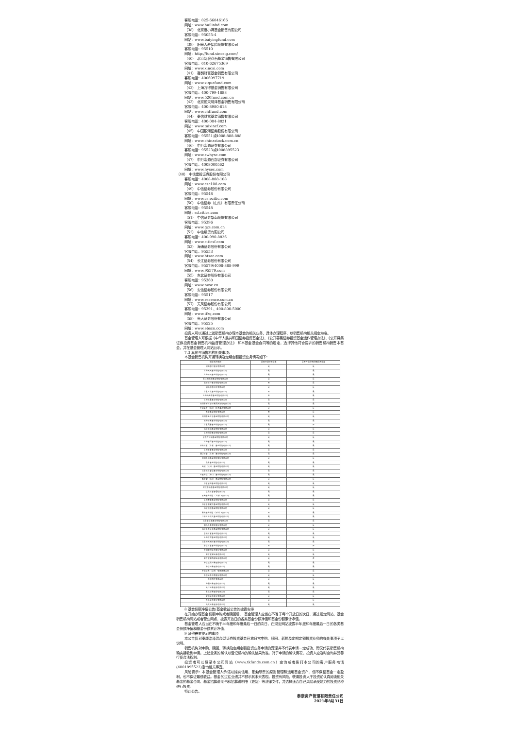.
客服电话：025-66046166
网址：www.huilinbd.com
（38） 北京度小满基金销售有限公司
客服电话：95055-4
网站：www.baiyingfund.com
（39） 阳光人寿保险股份有限公司
客服电话：95510
网址：http://fund.sinosig.com/
（40） 北京新浪仓石基金销售有限公司
客服电话：010-62675369
网址：www.xincai.com
（41） 喜鹊财富基金销售有限公司
客服电话：4006997719
网址：www.xiquefund.com
（42） 上海万得基金销售有限公司
客服电话：400-799-1888
网站：www.520fund.com.cn
（43） 北京恒天明泽基金销售有限公司
客服电话：400-8980-618
网站：www.chtfund.com
（44） 泰信财富基金销售有限公司
客服电话：400-004-8821
网站：www.taixincf.com
（45） 中国银河证券股份有限公司
客服电话：95551或4008-888-888
网址：www.chinastock.com.cn
（46） 申万宏源证券有限公司
客服电话：95523或4008895523
网址：www.swhysc.com
（47） 申万宏源西部证券有限公司
客服电话：4008000562
网址：www.hysec.com
（48） 中信建投证券股份有限公司
客服电话：4008-888-108
网址：www.csc108.com
（49） 中信证券股份有限公司
客服电话：95548
网址：www.cs.ecitic.com
（50） 中信证券（山东）有限责任公司
客服电话：95548
网址：sd.citics.com
（51） 中信证券华南股份有限公司
客服电话：95396
网址：www.gzs.com.cn
（52） 中信期货有限公司
客服电话：400-990-8826
网址：www.citicsf.com
（53） 海通证券股份有限公司
客服电话：95553
网址：www.htsec.com
（54） 长江证券股份有限公司
客服电话：95579/4008-888-999
网址：www.95579.com
（55） 东北证券股份有限公司
客服电话：95360
网址：www.nesc.cn
（56） 安信证券股份有限公司
客服电话：95517
网址：www.essence.com.cn
（57） 天风证券股份有限公司
客服电话：95391、400-800-5000
网址：www.tfzq.com
（58） 光大证券股份有限公司
客服电话：95525
网址：www.ebscn.com
投资人可以通过上述销售机构办理本基金的相关业务，具体办理程序，以销售机构相关规定为准。
基金管理人可根据《中华人民共和国证券投资基金法》、《公开募集证券投资基金运作管理办法》、《公开募集证券投资基金销售机构监督管理办法》 和本基金基金合同等的规定，选择其他符合要求的销售机构销售本基金，并在基金管理人网站公示。
7.3 其他与销售机构相关事项：
本基金销售机构开通转换及定期定额投资业务情况如下：
| 销售机构名称 | 是否开通转换业务 | 是否开通定期定额投资业务 |
| --- | --- | --- |
| 招商银行股份有限公司 | 是 | 是 |
| 上海天天基金销售有限公司 | 是 | 是 |
| 上海好买基金销售有限公司 | 是 | 是 |
| 浙江同花顺基金销售有限公司 | 是 | 是 |
| 诺亚正行基金销售有限公司 | 否 | 是 |
| 和讯信息科技有限公司 | 是 | 是 |
| 北京虹点基金销售有限公司 | 否 | 是 |
| 上海陆金所基金销售有限公司 | 否 | 是 |
| 上海长量基金销售有限公司 | 是 | 是 |
| 深圳市新兰德证券投资咨询有限公司 | 是 | 是 |
| 中证金牛（北京）投资咨询有限公司 | 是 | 是 |
| 乾道基金销售有限公司 | 否 | 是 |
| 深圳市金斧子基金销售有限公司 | 是 | 是 |
| 珠海盈米基金销售有限公司 | 是 | 是 |
| 北京蛋卷基金销售有限公司 | 是 | 否 |
| 北京汇成基金销售有限公司 | 是 | 是 |
| 上海利得基金销售有限公司 | 是 | 是 |
| 京东肯特瑞基金销售有限公司 | 是 | 是 |
| 上海基煜基金销售有限公司 | 是 | 是 |
| 济安财富（北京）基金销售有限公司 | 是 | 是 |
| 上海联泰基金销售有限公司 | 是 | 是 |
| 通华财富（上海）基金销售有限公司 | 是 | 是 |
| 深圳众禄基金销售股份有限公司 | 是 | 是 |
| 奕丰基金销售有限公司 | 是 | 是 |
| 蚂蚁（杭州）基金销售有限公司 | 是 | 是 |
| 北京格上富信基金销售有限公司 | 是 | 是 |
| 凤凰金信（海口）基金销售有限公司 | 是 | 是 |
| 一路财富（北京）基金销售有限公司 | 是 | 是 |
| 北京展恒基金销售有限公司 | 是 | 是 |
| 武汉市伯嘉基金销售有限公司 | 是 | 是 |
| 嘉实财富管理有限公司 | 是 | 是 |
| 民商基金销售（上海）有限公司 | 是 | 是 |
| 上海攀赢基金销售有限公司 | 是 | 是 |
| 北京晋鹏耀华基金销售有限公司 | 是 | 是 |
| 北京植信基金销售有限公司 | 是 | 是 |
| 腾安基金销售（深圳）有限公司 | 否 | 是 |
| 江苏汇林保大基金销售有限公司 | 是 | 是 |
| 北京度小满基金销售有限公司 | 是 | 是 |
| 阳光人寿保险股份有限公司 | 是 | 是 |
| 北京新浪仓石基金销售有限公司 | 是 | 是 |
| 喜鹊财富基金销售有限公司 | 是 | 是 |
| 上海万得基金销售有限公司 | 是 | 是 |
| 北京恒天明泽基金销售有限公司 | 是 | 是 |
| 泰信财富基金销售有限公司 | 否 | 否 |
| 中国银河证券股份有限公司 | 是 | 是 |
| 申万宏源证券有限公司 | 是 | 是 |
| 申万宏源西部证券有限公司 | 是 | 否 |
| 中信建投证券股份有限公司 | 是 | 是 |
| 中信证券股份有限公司 | 是 | 是 |
| 中信证券（山东）有限责任公司 | 是 | 是 |
| 中信证券华南股份有限公司 | 是 | 是 |
| 中信期货有限公司 | 是 | 是 |
| 海通证券股份有限公司 | 是 | 是 |
| 长江证券股份有限公司 | 是 | 是 |
| 东北证券股份有限公司 | 是 | 是 |
| 安信证券股份有限公司 | 是 | 是 |
| 天风证券股份有限公司 | 是 | 是 |
| 光大证券股份有限公司 | 是 | 是 |
8 基金份额净值公告/基金收益公告的披露安排
在开始办理基金份额申购或者赎回后， 基金管理人应当在不晚于每个开放日的次日，通过规定网站、基金销售机构网站或者营业网点，披露开放日的各类基金份额净值和基金份额累计净值。
基金管理人应当在不晚于半年度和年度最后一日的次日，在规定网站披露半年度和年度最后一日的各类基金份额净值和基金份额累计净值。
9 其他需要提示的事项
本公告仅对泰康浩泽混合型证券投资基金开放日常申购、赎回、转换及定期定额投资业务的有关事项予以说明。
销售机构对申购、赎回、转换及定期定额投资业务申请的受理并不代表申请一定成功，而仅代表销售机构确实接收到申请。上述业务的确认以登记机构的确认结果为准。对于申请的确认情况，投资人应及时查询并妥善行使合法权利。
投资者可以登录本公司网站（www.tkfunds.com.cn）查询或者拨打本公司的客户服务电话(4001895522)垂询相关事宜。
风险提示：本基金管理人承诺以诚实信用、勤勉尽责的原则管理和运用基金资产，但不保证基金一定盈利，也不保证最低收益。基金的过往业绩并不预示其未来表现。投资有风险，敬请投资人于投资前认真阅读相关基金的基金合同、基金招募说明书和招募说明书（更新）等法律文件，并选择适合自己风险承受能力的投资品种进行投资。
特此公告。
泰康资产管理有限责任公司
2021年8月31日